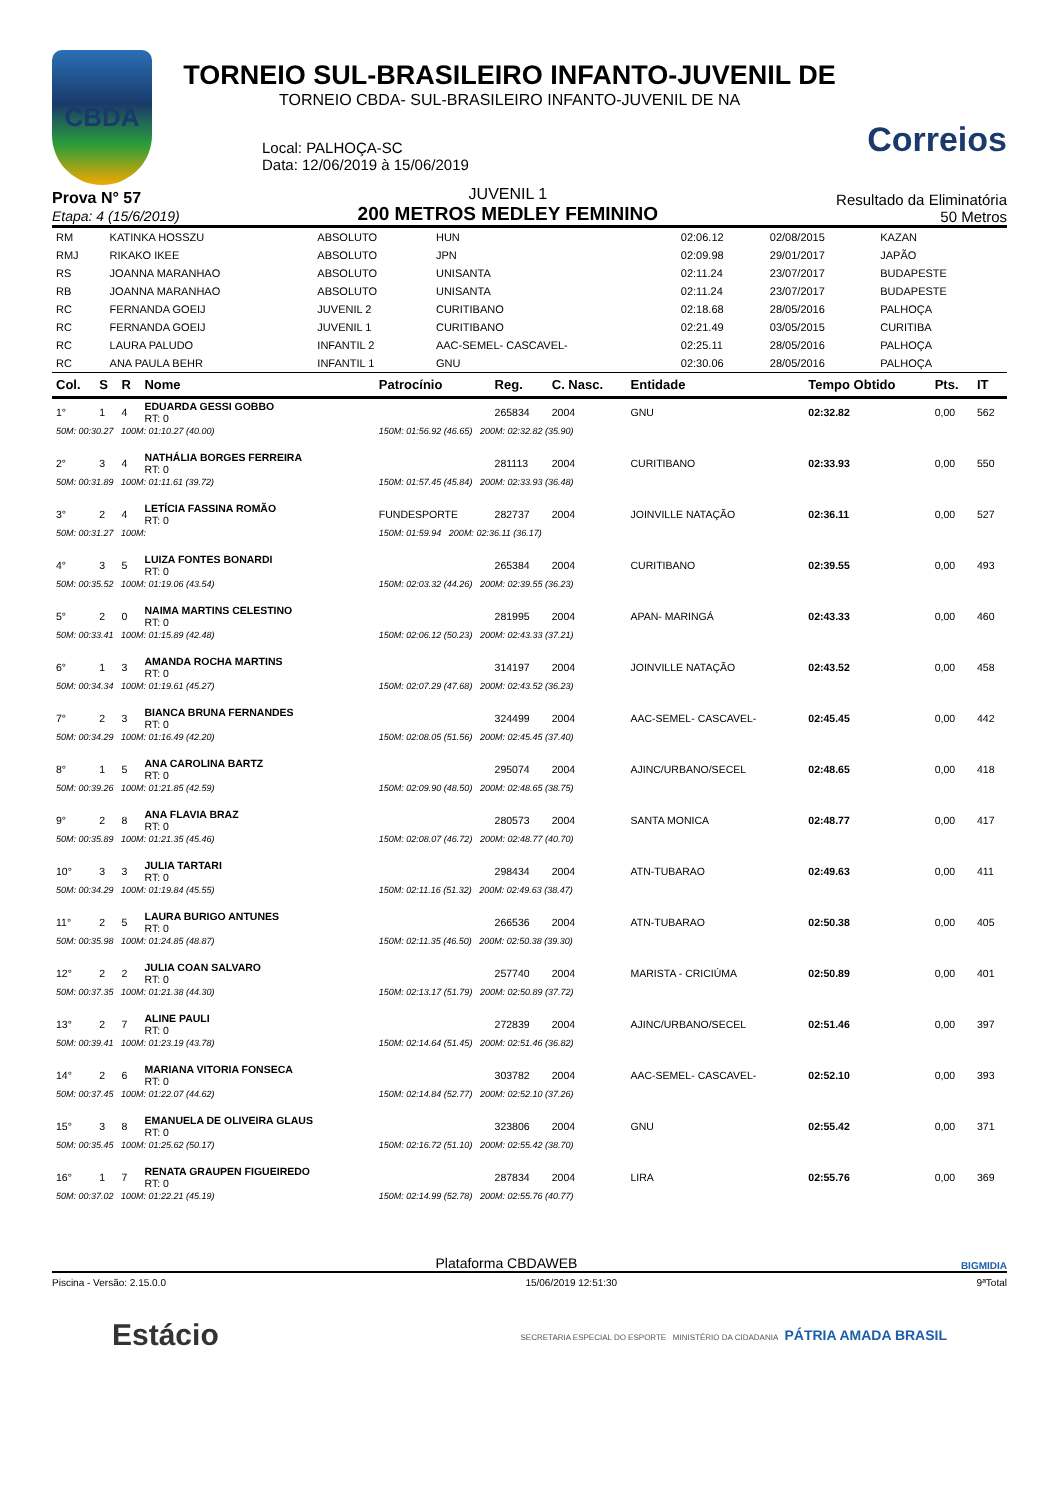CBDA
TORNEIO SUL-BRASILEIRO INFANTO-JUVENIL DE
TORNEIO CBDA- SUL-BRASILEIRO INFANTO-JUVENIL DE NA
Local: PALHOÇA-SC
Data: 12/06/2019 à 15/06/2019
Correios
Prova N° 57
Etapa: 4 (15/6/2019)
JUVENIL 1
200 METROS MEDLEY FEMININO
Resultado da Eliminatória
50 Metros
| RM | KATINKA HOSSZU | ABSOLUTO | HUN | 02:06.12 | 02/08/2015 | KAZAN |
| RMJ | RIKAKO IKEE | ABSOLUTO | JPN | 02:09.98 | 29/01/2017 | JAPÃO |
| RS | JOANNA MARANHAO | ABSOLUTO | UNISANTA | 02:11.24 | 23/07/2017 | BUDAPESTE |
| RB | JOANNA MARANHAO | ABSOLUTO | UNISANTA | 02:11.24 | 23/07/2017 | BUDAPESTE |
| RC | FERNANDA GOEIJ | JUVENIL 2 | CURITIBANO | 02:18.68 | 28/05/2016 | PALHOÇA |
| RC | FERNANDA GOEIJ | JUVENIL 1 | CURITIBANO | 02:21.49 | 03/05/2015 | CURITIBA |
| RC | LAURA PALUDO | INFANTIL 2 | AAC-SEMEL- CASCAVEL- | 02:25.11 | 28/05/2016 | PALHOÇA |
| RC | ANA PAULA BEHR | INFANTIL 1 | GNU | 02:30.06 | 28/05/2016 | PALHOÇA |
| Col. | S | R | Nome | Patrocínio | Reg. | C. Nasc. | Entidade | Tempo Obtido | Pts. | IT |
| --- | --- | --- | --- | --- | --- | --- | --- | --- | --- | --- |
| 1° | 1 | 4 | EDUARDA GESSI GOBBO RT: 0 | | 265834 | 2004 | GNU | 02:32.82 | 0,00 | 562 |
| 50M: 00:30.27 100M: 01:10.27 (40.00) | | | | 150M: 01:56.92 (46.65) 200M: 02:32.82 (35.90) | | | | | | |
| 2° | 3 | 4 | NATHÁLIA BORGES FERREIRA RT: 0 | | 281113 | 2004 | CURITIBANO | 02:33.93 | 0,00 | 550 |
| 50M: 00:31.89 100M: 01:11.61 (39.72) | | | | 150M: 01:57.45 (45.84) 200M: 02:33.93 (36.48) | | | | | | |
| 3° | 2 | 4 | LETÍCIA FASSINA ROMÃO RT: 0 | FUNDESPORTE | 282737 | 2004 | JOINVILLE NATAÇÃO | 02:36.11 | 0,00 | 527 |
| 50M: 00:31.27 100M: | | | | 150M: 01:59.94 200M: 02:36.11 (36.17) | | | | | | |
| 4° | 3 | 5 | LUIZA FONTES BONARDI RT: 0 | | 265384 | 2004 | CURITIBANO | 02:39.55 | 0,00 | 493 |
| 50M: 00:35.52 100M: 01:19.06 (43.54) | | | | 150M: 02:03.32 (44.26) 200M: 02:39.55 (36.23) | | | | | | |
| 5° | 2 | 0 | NAIMA MARTINS CELESTINO RT: 0 | | 281995 | 2004 | APAN- MARINGÁ | 02:43.33 | 0,00 | 460 |
| 50M: 00:33.41 100M: 01:15.89 (42.48) | | | | 150M: 02:06.12 (50.23) 200M: 02:43.33 (37.21) | | | | | | |
| 6° | 1 | 3 | AMANDA ROCHA MARTINS RT: 0 | | 314197 | 2004 | JOINVILLE NATAÇÃO | 02:43.52 | 0,00 | 458 |
| 50M: 00:34.34 100M: 01:19.61 (45.27) | | | | 150M: 02:07.29 (47.68) 200M: 02:43.52 (36.23) | | | | | | |
| 7° | 2 | 3 | BIANCA BRUNA FERNANDES RT: 0 | | 324499 | 2004 | AAC-SEMEL- CASCAVEL- | 02:45.45 | 0,00 | 442 |
| 50M: 00:34.29 100M: 01:16.49 (42.20) | | | | 150M: 02:08.05 (51.56) 200M: 02:45.45 (37.40) | | | | | | |
| 8° | 1 | 5 | ANA CAROLINA BARTZ RT: 0 | | 295074 | 2004 | AJINC/URBANO/SECEL | 02:48.65 | 0,00 | 418 |
| 50M: 00:39.26 100M: 01:21.85 (42.59) | | | | 150M: 02:09.90 (48.50) 200M: 02:48.65 (38.75) | | | | | | |
| 9° | 2 | 8 | ANA FLAVIA BRAZ RT: 0 | | 280573 | 2004 | SANTA MONICA | 02:48.77 | 0,00 | 417 |
| 50M: 00:35.89 100M: 01:21.35 (45.46) | | | | 150M: 02:08.07 (46.72) 200M: 02:48.77 (40.70) | | | | | | |
| 10° | 3 | 3 | JULIA TARTARI RT: 0 | | 298434 | 2004 | ATN-TUBARAO | 02:49.63 | 0,00 | 411 |
| 50M: 00:34.29 100M: 01:19.84 (45.55) | | | | 150M: 02:11.16 (51.32) 200M: 02:49.63 (38.47) | | | | | | |
| 11° | 2 | 5 | LAURA BURIGO ANTUNES RT: 0 | | 266536 | 2004 | ATN-TUBARAO | 02:50.38 | 0,00 | 405 |
| 50M: 00:35.98 100M: 01:24.85 (48.87) | | | | 150M: 02:11.35 (46.50) 200M: 02:50.38 (39.30) | | | | | | |
| 12° | 2 | 2 | JULIA COAN SALVARO RT: 0 | | 257740 | 2004 | MARISTA - CRICIÚMA | 02:50.89 | 0,00 | 401 |
| 50M: 00:37.35 100M: 01:21.38 (44.30) | | | | 150M: 02:13.17 (51.79) 200M: 02:50.89 (37.72) | | | | | | |
| 13° | 2 | 7 | ALINE PAULI RT: 0 | | 272839 | 2004 | AJINC/URBANO/SECEL | 02:51.46 | 0,00 | 397 |
| 50M: 00:39.41 100M: 01:23.19 (43.78) | | | | 150M: 02:14.64 (51.45) 200M: 02:51.46 (36.82) | | | | | | |
| 14° | 2 | 6 | MARIANA VITORIA FONSECA RT: 0 | | 303782 | 2004 | AAC-SEMEL- CASCAVEL- | 02:52.10 | 0,00 | 393 |
| 50M: 00:37.45 100M: 01:22.07 (44.62) | | | | 150M: 02:14.84 (52.77) 200M: 02:52.10 (37.26) | | | | | | |
| 15° | 3 | 8 | EMANUELA DE OLIVEIRA GLAUS RT: 0 | | 323806 | 2004 | GNU | 02:55.42 | 0,00 | 371 |
| 50M: 00:35.45 100M: 01:25.62 (50.17) | | | | 150M: 02:16.72 (51.10) 200M: 02:55.42 (38.70) | | | | | | |
| 16° | 1 | 7 | RENATA GRAUPEN FIGUEIREDO RT: 0 | | 287834 | 2004 | LIRA | 02:55.76 | 0,00 | 369 |
| 50M: 00:37.02 100M: 01:22.21 (45.19) | | | | 150M: 02:14.99 (52.78) 200M: 02:55.76 (40.77) | | | | | | |
Plataforma CBDAWEB BIGMIDIA
Piscina - Versão: 2.15.0.0 15/06/2019 12:51:30 9ªTotal
Estácio SECRETARIA ESPECIAL DO ESPORTE MINISTÉRIO DA CIDADANIA PÁTRIA AMADA BRASIL